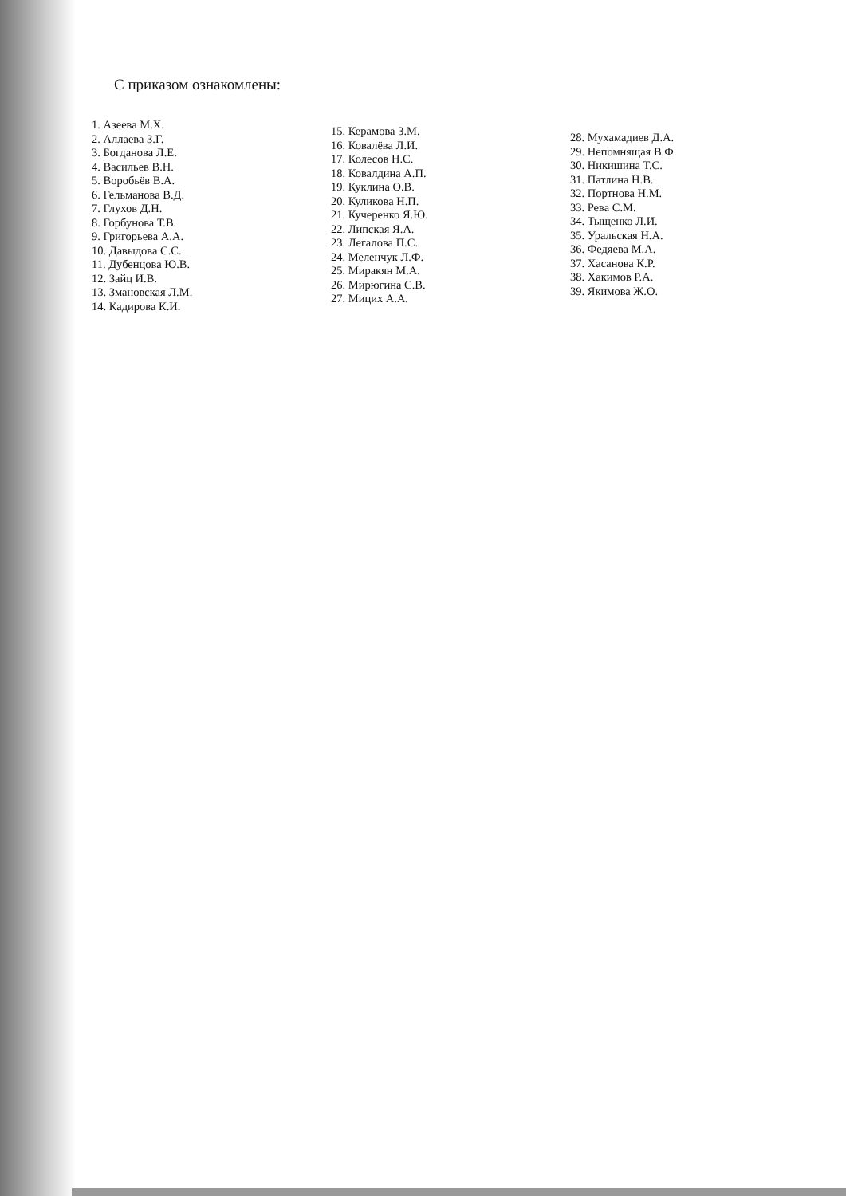С приказом ознакомлены:
1. Азеева М.Х.
2. Аллаева З.Г.
3. Богданова Л.Е.
4. Васильев В.Н.
5. Воробьёв В.А.
6. Гельманова В.Д.
7. Глухов Д.Н.
8. Горбунова Т.В.
9. Григорьева А.А.
10. Давыдова С.С.
11. Дубенцова Ю.В.
12. Зайц И.В.
13. Змановская Л.М.
14. Кадирова К.И.
15. Керамова З.М.
16. Ковалёва Л.И.
17. Колесов Н.С.
18. Ковалдина А.П.
19. Куклина О.В.
20. Куликова Н.П.
21. Кучеренко Я.Ю.
22. Липская Я.А.
23. Легалова П.С.
24. Меленчук Л.Ф.
25. Миракян М.А.
26. Мирюгина С.В.
27. Мицих А.А.
28. Мухамадиев Д.А.
29. Непомнящая В.Ф.
30. Никишина Т.С.
31. Патлина Н.В.
32. Портнова Н.М.
33. Рева С.М.
34. Тыщенко Л.И.
35. Уральская Н.А.
36. Федяева М.А.
37. Хасанова К.Р.
38. Хакимов Р.А.
39. Якимова Ж.О.